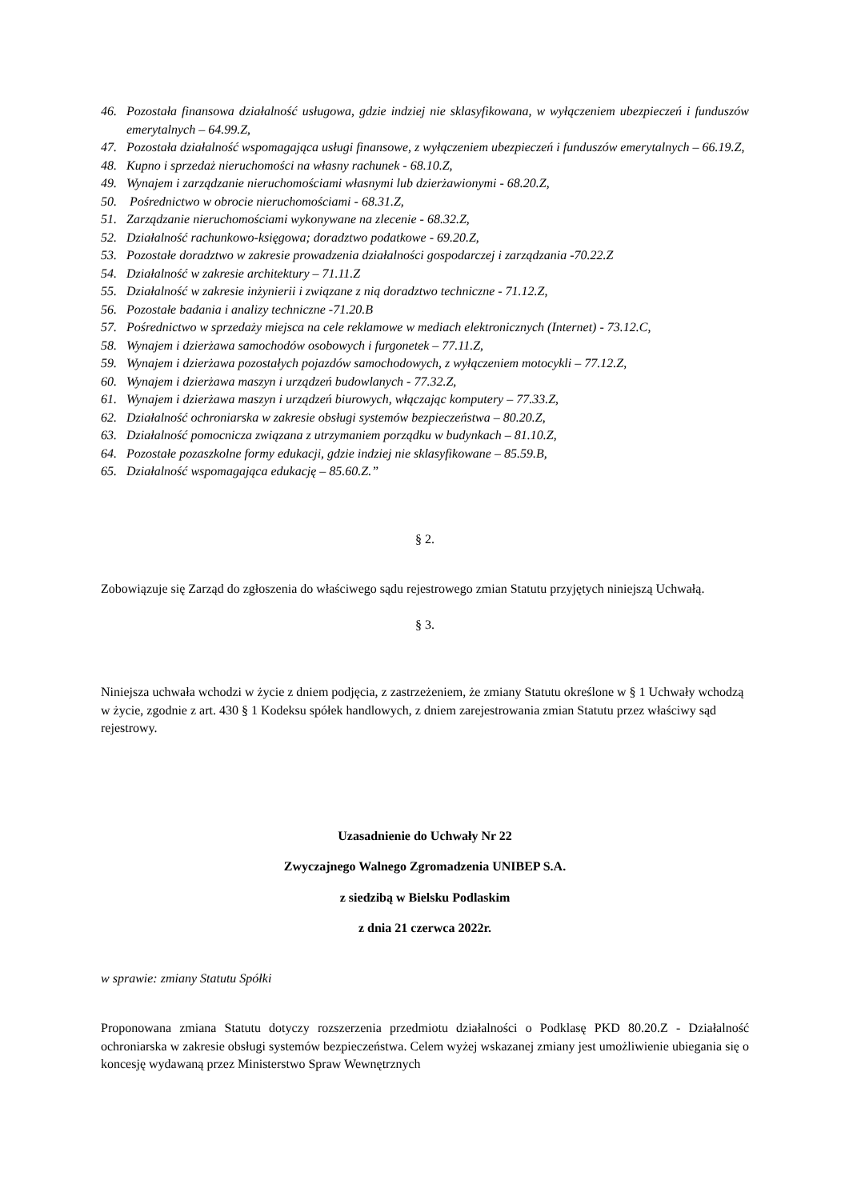46. Pozostała finansowa działalność usługowa, gdzie indziej nie sklasyfikowana, w wyłączeniem ubezpieczeń i funduszów emerytalnych – 64.99.Z,
47. Pozostała działalność wspomagająca usługi finansowe, z wyłączeniem ubezpieczeń i funduszów emerytalnych – 66.19.Z,
48. Kupno i sprzedaż nieruchomości na własny rachunek - 68.10.Z,
49. Wynajem i zarządzanie nieruchomościami własnymi lub dzierżawionymi - 68.20.Z,
50. Pośrednictwo w obrocie nieruchomościami - 68.31.Z,
51. Zarządzanie nieruchomościami wykonywane na zlecenie - 68.32.Z,
52. Działalność rachunkowo-księgowa; doradztwo podatkowe - 69.20.Z,
53. Pozostałe doradztwo w zakresie prowadzenia działalności gospodarczej i zarządzania -70.22.Z
54. Działalność w zakresie architektury – 71.11.Z
55. Działalność w zakresie inżynierii i związane z nią doradztwo techniczne - 71.12.Z,
56. Pozostałe badania i analizy techniczne -71.20.B
57. Pośrednictwo w sprzedaży miejsca na cele reklamowe w mediach elektronicznych (Internet) - 73.12.C,
58. Wynajem i dzierżawa samochodów osobowych i furgonetek – 77.11.Z,
59. Wynajem i dzierżawa pozostałych pojazdów samochodowych, z wyłączeniem motocykli – 77.12.Z,
60. Wynajem i dzierżawa maszyn i urządzeń budowlanych - 77.32.Z,
61. Wynajem i dzierżawa maszyn i urządzeń biurowych, włączając komputery – 77.33.Z,
62. Działalność ochroniarska w zakresie obsługi systemów bezpieczeństwa – 80.20.Z,
63. Działalność pomocnicza związana z utrzymaniem porządku w budynkach – 81.10.Z,
64. Pozostałe pozaszkolne formy edukacji, gdzie indziej nie sklasyfikowane – 85.59.B,
65. Działalność wspomagająca edukację – 85.60.Z.”
§ 2.
Zobowiązuje się Zarząd do zgłoszenia do właściwego sądu rejestrowego zmian Statutu przyjętych niniejszą Uchwałą.
§ 3.
Niniejsza uchwała wchodzi w życie z dniem podjęcia, z zastrzeżeniem, że zmiany Statutu określone w § 1 Uchwały wchodzą w życie, zgodnie z art. 430 § 1 Kodeksu spółek handlowych, z dniem zarejestrowania zmian Statutu przez właściwy sąd rejestrowy.
Uzasadnienie do Uchwały Nr 22
Zwyczajnego Walnego Zgromadzenia UNIBEP S.A.
z siedzibą w Bielsku Podlaskim
z dnia 21 czerwca 2022r.
w sprawie: zmiany Statutu Spółki
Proponowana zmiana Statutu dotyczy rozszerzenia przedmiotu działalności o Podklasę PKD 80.20.Z - Działalność ochroniarska w zakresie obsługi systemów bezpieczeństwa. Celem wyżej wskazanej zmiany jest umożliwienie ubiegania się o koncesję wydawaną przez Ministerstwo Spraw Wewnętrznych